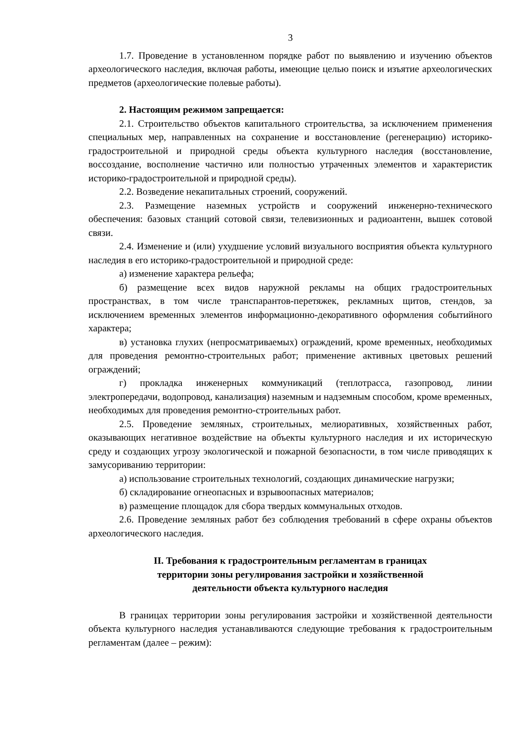3
1.7. Проведение в установленном порядке работ по выявлению и изучению объектов археологического наследия, включая работы, имеющие целью поиск и изъятие археологических предметов (археологические полевые работы).
2. Настоящим режимом запрещается:
2.1. Строительство объектов капитального строительства, за исключением применения специальных мер, направленных на сохранение и восстановление (регенерацию) историко-градостроительной и природной среды объекта культурного наследия (восстановление, воссоздание, восполнение частично или полностью утраченных элементов и характеристик историко-градостроительной и природной среды).
2.2. Возведение некапитальных строений, сооружений.
2.3. Размещение наземных устройств и сооружений инженерно-технического обеспечения: базовых станций сотовой связи, телевизионных и радиоантенн, вышек сотовой связи.
2.4. Изменение и (или) ухудшение условий визуального восприятия объекта культурного наследия в его историко-градостроительной и природной среде:
а) изменение характера рельефа;
б) размещение всех видов наружной рекламы на общих градостроительных пространствах, в том числе транспарантов-перетяжек, рекламных щитов, стендов, за исключением временных элементов информационно-декоративного оформления событийного характера;
в) установка глухих (непросматриваемых) ограждений, кроме временных, необходимых для проведения ремонтно-строительных работ; применение активных цветовых решений ограждений;
г) прокладка инженерных коммуникаций (теплотрасса, газопровод, линии электропередачи, водопровод, канализация) наземным и надземным способом, кроме временных, необходимых для проведения ремонтно-строительных работ.
2.5. Проведение земляных, строительных, мелиоративных, хозяйственных работ, оказывающих негативное воздействие на объекты культурного наследия и их историческую среду и создающих угрозу экологической и пожарной безопасности, в том числе приводящих к замусориванию территории:
а) использование строительных технологий, создающих динамические нагрузки;
б) складирование огнеопасных и взрывоопасных материалов;
в) размещение площадок для сбора твердых коммунальных отходов.
2.6. Проведение земляных работ без соблюдения требований в сфере охраны объектов археологического наследия.
II. Требования к градостроительным регламентам в границах
территории зоны регулирования застройки и хозяйственной
деятельности объекта культурного наследия
В границах территории зоны регулирования застройки и хозяйственной деятельности объекта культурного наследия устанавливаются следующие требования к градостроительным регламентам (далее – режим):